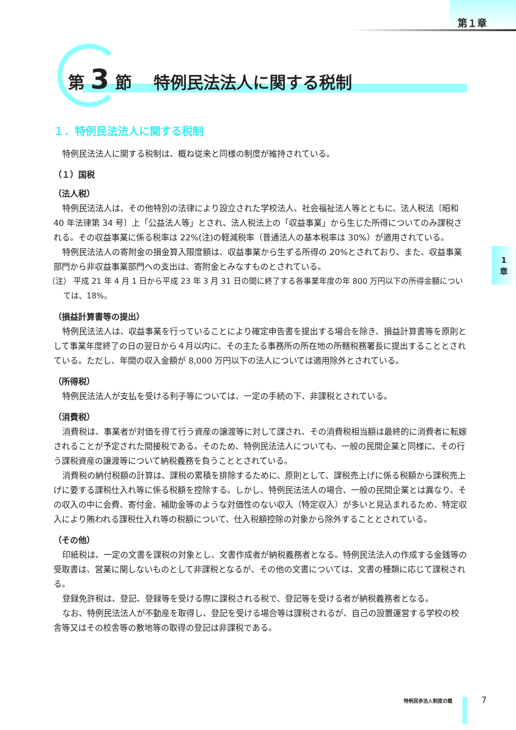第１章
1
章
第 3 節　 特例民法法人に関する税制
１．特例民法法人に関する税制
特例民法法人に関する税制は、概ね従来と同様の制度が維持されている。
（１）国税
（法人税）
特例民法法人は、その他特別の法律により設立された学校法人、社会福祉法人等とともに、法人税法〔昭和 40 年法律第 34 号〕上「公益法人等」とされ、法人税法上の「収益事業」から生じた所得についてのみ課税される。その収益事業に係る税率は 22%(注)の軽減税率（普通法人の基本税率は 30%）が適用されている。
特例民法法人の寄附金の損金算入限度額は、収益事業から生ずる所得の 20%とされており、また、収益事業部門から非収益事業部門への支出は、寄附金とみなすものとされている。
（注） 平成 21 年 4 月 1 日から平成 23 年 3 月 31 日の間に終了する各事業年度の年 800 万円以下の所得金額については、18%。
（損益計算書等の提出）
特例民法法人は、収益事業を行っていることにより確定申告書を提出する場合を除き、損益計算書等を原則として事業年度終了の日の翌日から４月以内に、その主たる事務所の所在地の所轄税務署長に提出することとされている。ただし、年間の収入金額が 8,000 万円以下の法人については適用除外とされている。
（所得税）
特例民法法人が支払を受ける利子等については、一定の手続の下、非課税とされている。
（消費税）
消費税は、事業者が対価を得て行う資産の譲渡等に対して課され、その消費税相当額は最終的に消費者に転嫁されることが予定された間接税である。そのため、特例民法法人についても、一般の民間企業と同様に、その行う課税資産の譲渡等について納税義務を負うこととされている。
消費税の納付税額の計算は、課税の累積を排除するために、原則として、課税売上げに係る税額から課税売上げに要する課税仕入れ等に係る税額を控除する。しかし、特例民法法人の場合、一般の民間企業とは異なり、その収入の中に会費、寄付金、補助金等のような対価性のない収入（特定収入）が多いと見込まれるため、特定収入により賄われる課税仕入れ等の税額について、仕入税額控除の対象から除外することとされている。
（その他）
印紙税は、一定の文書を課税の対象とし、文書作成者が納税義務者となる。特例民法法人の作成する金銭等の受取書は、営業に関しないものとして非課税となるが、その他の文書については、文書の種類に応じて課税される。
登録免許税は、登記、登録等を受ける際に課税される税で、登記等を受ける者が納税義務者となる。
なお、特例民法法人が不動産を取得し、登記を受ける場合等は課税されるが、自己の設置運営する学校の校舎等又はその校舎等の敷地等の取得の登記は非課税である。
特例民歩法人制度の概 7